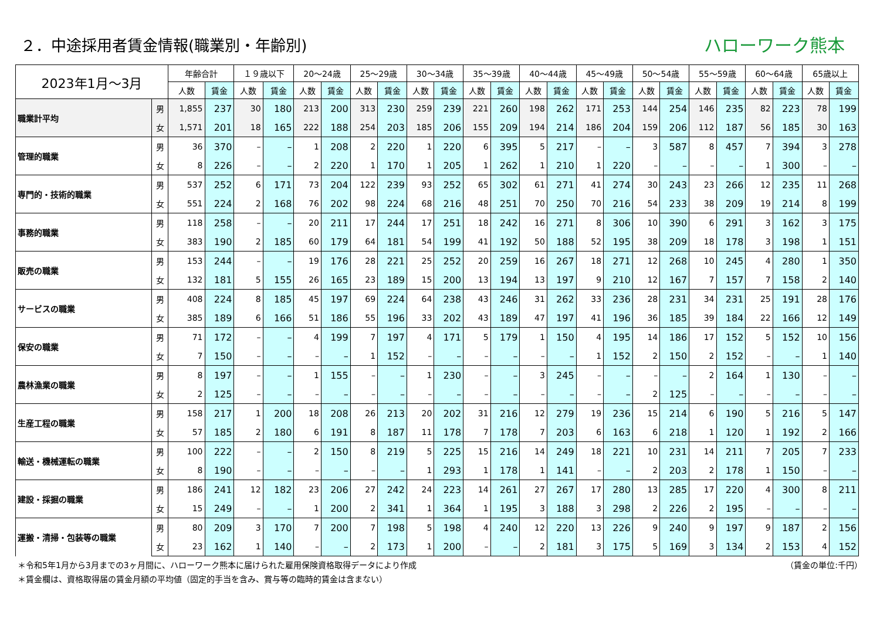２．中途採用者賃金情報(職業別・年齢別)
ハローワーク熊本
| 2023年1月～3月 | | 年齢合計 | | １９歳以下 | | 20～24歳 | | 25～29歳 | | 30～34歳 | | 35～39歳 | | 40～44歳 | | 45～49歳 | | 50～54歳 | | 55～59歳 | | 60～64歳 | | 65歳以上 | |
| --- | --- | --- | --- | --- | --- | --- | --- | --- | --- | --- | --- | --- | --- | --- | --- | --- | --- | --- | --- | --- | --- | --- | --- | --- | --- |
| | | 人数 | 賃金 | 人数 | 賃金 | 人数 | 賃金 | 人数 | 賃金 | 人数 | 賃金 | 人数 | 賃金 | 人数 | 賃金 | 人数 | 賃金 | 人数 | 賃金 | 人数 | 賃金 | 人数 | 賃金 | 人数 | 賃金 |
| 職業計平均 | 男 | 1,855 | 237 | 30 | 180 | 213 | 200 | 313 | 230 | 259 | 239 | 221 | 260 | 198 | 262 | 171 | 253 | 144 | 254 | 146 | 235 | 82 | 223 | 78 | 199 |
| | 女 | 1,571 | 201 | 18 | 165 | 222 | 188 | 254 | 203 | 185 | 206 | 155 | 209 | 194 | 214 | 186 | 204 | 159 | 206 | 112 | 187 | 56 | 185 | 30 | 163 |
| 管理的職業 | 男 | 36 | 370 | – | – | 1 | 208 | 2 | 220 | 1 | 220 | 6 | 395 | 5 | 217 | – | – | 3 | 587 | 8 | 457 | 7 | 394 | 3 | 278 |
| | 女 | 8 | 226 | – | – | 2 | 220 | 1 | 170 | 1 | 205 | 1 | 262 | 1 | 210 | 1 | 220 | – | – | – | – | 1 | 300 | – | – |
| 専門的・技術的職業 | 男 | 537 | 252 | 6 | 171 | 73 | 204 | 122 | 239 | 93 | 252 | 65 | 302 | 61 | 271 | 41 | 274 | 30 | 243 | 23 | 266 | 12 | 235 | 11 | 268 |
| | 女 | 551 | 224 | 2 | 168 | 76 | 202 | 98 | 224 | 68 | 216 | 48 | 251 | 70 | 250 | 70 | 216 | 54 | 233 | 38 | 209 | 19 | 214 | 8 | 199 |
| 事務的職業 | 男 | 118 | 258 | – | – | 20 | 211 | 17 | 244 | 17 | 251 | 18 | 242 | 16 | 271 | 8 | 306 | 10 | 390 | 6 | 291 | 3 | 162 | 3 | 175 |
| | 女 | 383 | 190 | 2 | 185 | 60 | 179 | 64 | 181 | 54 | 199 | 41 | 192 | 50 | 188 | 52 | 195 | 38 | 209 | 18 | 178 | 3 | 198 | 1 | 151 |
| 販売の職業 | 男 | 153 | 244 | – | – | 19 | 176 | 28 | 221 | 25 | 252 | 20 | 259 | 16 | 267 | 18 | 271 | 12 | 268 | 10 | 245 | 4 | 280 | 1 | 350 |
| | 女 | 132 | 181 | 5 | 155 | 26 | 165 | 23 | 189 | 15 | 200 | 13 | 194 | 13 | 197 | 9 | 210 | 12 | 167 | 7 | 157 | 7 | 158 | 2 | 140 |
| サービスの職業 | 男 | 408 | 224 | 8 | 185 | 45 | 197 | 69 | 224 | 64 | 238 | 43 | 246 | 31 | 262 | 33 | 236 | 28 | 231 | 34 | 231 | 25 | 191 | 28 | 176 |
| | 女 | 385 | 189 | 6 | 166 | 51 | 186 | 55 | 196 | 33 | 202 | 43 | 189 | 47 | 197 | 41 | 196 | 36 | 185 | 39 | 184 | 22 | 166 | 12 | 149 |
| 保安の職業 | 男 | 71 | 172 | – | – | 4 | 199 | 7 | 197 | 4 | 171 | 5 | 179 | 1 | 150 | 4 | 195 | 14 | 186 | 17 | 152 | 5 | 152 | 10 | 156 |
| | 女 | 7 | 150 | – | – | – | – | 1 | 152 | – | – | – | – | – | – | 1 | 152 | 2 | 150 | 2 | 152 | – | – | 1 | 140 |
| 農林漁業の職業 | 男 | 8 | 197 | – | – | 1 | 155 | – | – | 1 | 230 | – | – | 3 | 245 | – | – | – | – | 2 | 164 | 1 | 130 | – | – |
| | 女 | 2 | 125 | – | – | – | – | – | – | – | – | – | – | – | – | – | – | 2 | 125 | – | – | – | – | – | – |
| 生産工程の職業 | 男 | 158 | 217 | 1 | 200 | 18 | 208 | 26 | 213 | 20 | 202 | 31 | 216 | 12 | 279 | 19 | 236 | 15 | 214 | 6 | 190 | 5 | 216 | 5 | 147 |
| | 女 | 57 | 185 | 2 | 180 | 6 | 191 | 8 | 187 | 11 | 178 | 7 | 178 | 7 | 203 | 6 | 163 | 6 | 218 | 1 | 120 | 1 | 192 | 2 | 166 |
| 輸送・機械運転の職業 | 男 | 100 | 222 | – | – | 2 | 150 | 8 | 219 | 5 | 225 | 15 | 216 | 14 | 249 | 18 | 221 | 10 | 231 | 14 | 211 | 7 | 205 | 7 | 233 |
| | 女 | 8 | 190 | – | – | – | – | – | – | 1 | 293 | 1 | 178 | 1 | 141 | – | – | 2 | 203 | 2 | 178 | 1 | 150 | – | – |
| 建設・採掘の職業 | 男 | 186 | 241 | 12 | 182 | 23 | 206 | 27 | 242 | 24 | 223 | 14 | 261 | 27 | 267 | 17 | 280 | 13 | 285 | 17 | 220 | 4 | 300 | 8 | 211 |
| | 女 | 15 | 249 | – | – | 1 | 200 | 2 | 341 | 1 | 364 | 1 | 195 | 3 | 188 | 3 | 298 | 2 | 226 | 2 | 195 | – | – | – | – |
| 運搬・清掃・包装等の職業 | 男 | 80 | 209 | 3 | 170 | 7 | 200 | 7 | 198 | 5 | 198 | 4 | 240 | 12 | 220 | 13 | 226 | 9 | 240 | 9 | 197 | 9 | 187 | 2 | 156 |
| | 女 | 23 | 162 | 1 | 140 | – | – | 2 | 173 | 1 | 200 | – | – | 2 | 181 | 3 | 175 | 5 | 169 | 3 | 134 | 2 | 153 | 4 | 152 |
＊令和5年1月から3月までの3ヶ月間に、ハローワーク熊本に届けられた雇用保険資格取得データにより作成 （賃金の単位:千円）
＊賃金欄は、資格取得届の賃金月額の平均値（固定的手当を含み、賞与等の臨時的賃金は含まない）